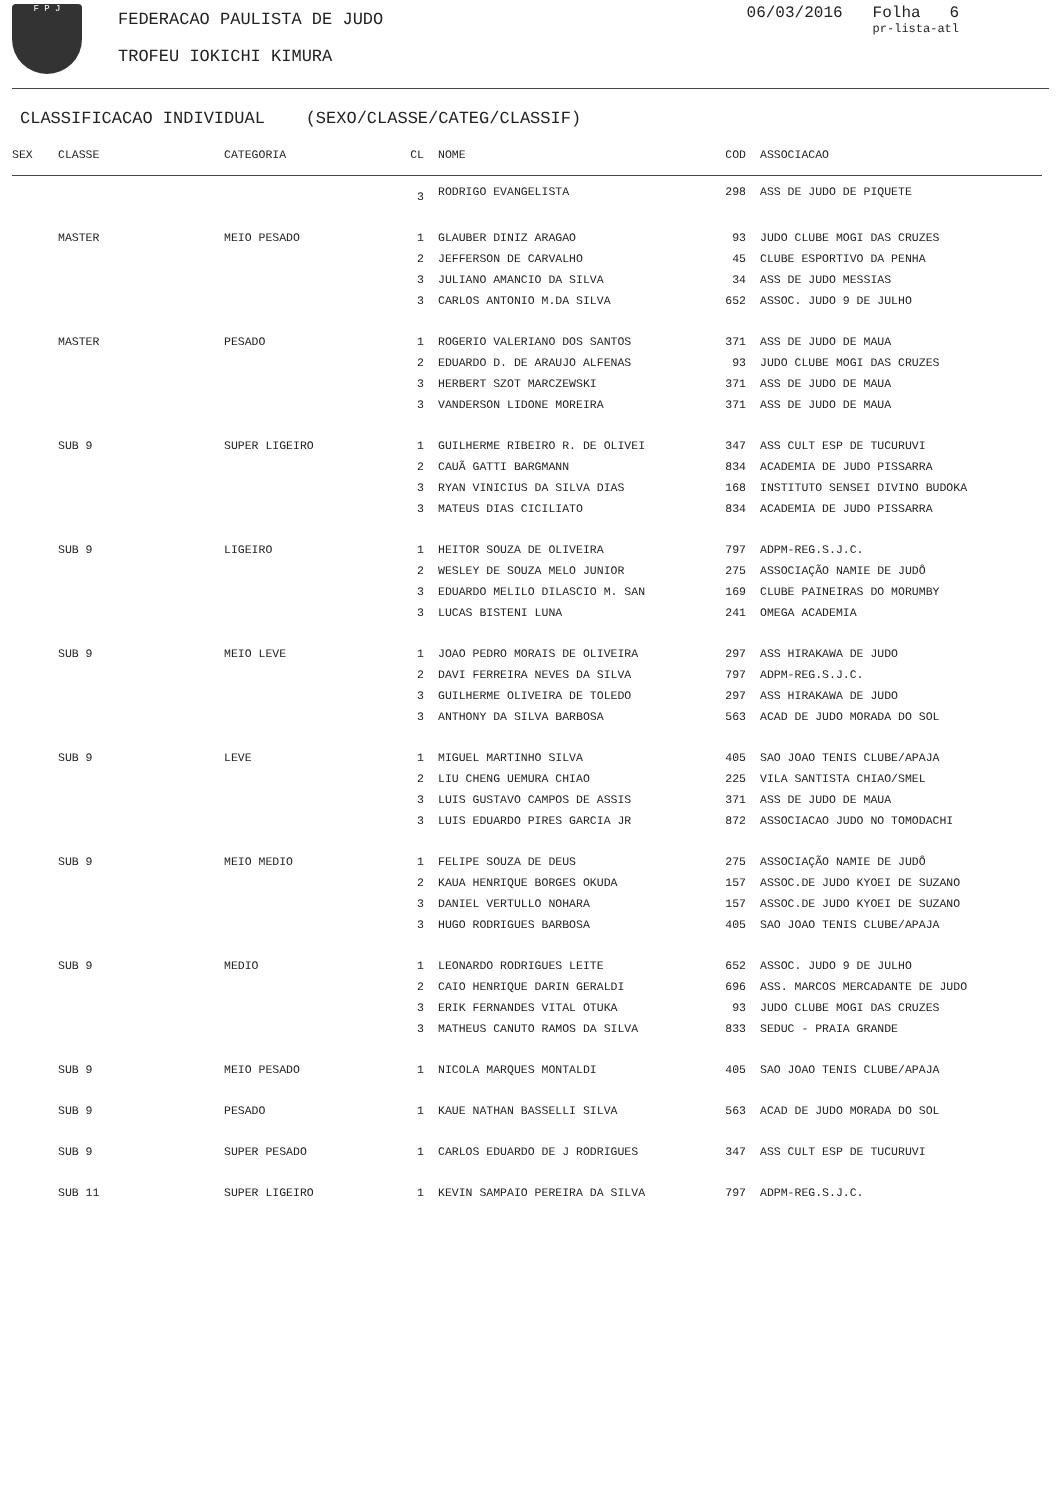F P J
FEDERACAO PAULISTA DE JUDO
TROFEU IOKICHI KIMURA
06/03/2016 Folha 6
pr-lista-atl
CLASSIFICACAO INDIVIDUAL (SEXO/CLASSE/CATEG/CLASSIF)
| SEX | CLASSE | CATEGORIA | CL | NOME | COD | ASSOCIACAO |
| --- | --- | --- | --- | --- | --- | --- |
| | | | 3 | RODRIGO EVANGELISTA | 298 | ASS DE JUDO DE PIQUETE |
| | MASTER | MEIO PESADO | 1 | GLAUBER DINIZ ARAGAO | 93 | JUDO CLUBE MOGI DAS CRUZES |
| | | | 2 | JEFFERSON DE CARVALHO | 45 | CLUBE ESPORTIVO DA PENHA |
| | | | 3 | JULIANO AMANCIO DA SILVA | 34 | ASS DE JUDO MESSIAS |
| | | | 3 | CARLOS ANTONIO M.DA SILVA | 652 | ASSOC. JUDO 9 DE JULHO |
| | MASTER | PESADO | 1 | ROGERIO VALERIANO DOS SANTOS | 371 | ASS DE JUDO DE MAUA |
| | | | 2 | EDUARDO D. DE ARAUJO ALFENAS | 93 | JUDO CLUBE MOGI DAS CRUZES |
| | | | 3 | HERBERT SZOT MARCZEWSKI | 371 | ASS DE JUDO DE MAUA |
| | | | 3 | VANDERSON LIDONE MOREIRA | 371 | ASS DE JUDO DE MAUA |
| | SUB 9 | SUPER LIGEIRO | 1 | GUILHERME RIBEIRO R. DE OLIVEI | 347 | ASS CULT ESP DE TUCURUVI |
| | | | 2 | CAUÃ GATTI BARGMANN | 834 | ACADEMIA DE JUDO PISSARRA |
| | | | 3 | RYAN VINICIUS DA SILVA DIAS | 168 | INSTITUTO SENSEI DIVINO BUDOKA |
| | | | 3 | MATEUS DIAS CICILIATO | 834 | ACADEMIA DE JUDO PISSARRA |
| | SUB 9 | LIGEIRO | 1 | HEITOR SOUZA DE OLIVEIRA | 797 | ADPM-REG.S.J.C. |
| | | | 2 | WESLEY DE SOUZA MELO JUNIOR | 275 | ASSOCIAÇÃO NAMIE DE JUDÔ |
| | | | 3 | EDUARDO MELILO DILASCIO M. SAN | 169 | CLUBE PAINEIRAS DO MORUMBY |
| | | | 3 | LUCAS BISTENI LUNA | 241 | OMEGA ACADEMIA |
| | SUB 9 | MEIO LEVE | 1 | JOAO PEDRO MORAIS DE OLIVEIRA | 297 | ASS HIRAKAWA DE JUDO |
| | | | 2 | DAVI FERREIRA NEVES DA SILVA | 797 | ADPM-REG.S.J.C. |
| | | | 3 | GUILHERME OLIVEIRA DE TOLEDO | 297 | ASS HIRAKAWA DE JUDO |
| | | | 3 | ANTHONY DA SILVA BARBOSA | 563 | ACAD DE JUDO MORADA DO SOL |
| | SUB 9 | LEVE | 1 | MIGUEL MARTINHO SILVA | 405 | SAO JOAO TENIS CLUBE/APAJA |
| | | | 2 | LIU CHENG UEMURA CHIAO | 225 | VILA SANTISTA CHIAO/SMEL |
| | | | 3 | LUIS GUSTAVO CAMPOS DE ASSIS | 371 | ASS DE JUDO DE MAUA |
| | | | 3 | LUIS EDUARDO PIRES GARCIA JR | 872 | ASSOCIACAO JUDO NO TOMODACHI |
| | SUB 9 | MEIO MEDIO | 1 | FELIPE SOUZA DE DEUS | 275 | ASSOCIAÇÃO NAMIE DE JUDÔ |
| | | | 2 | KAUA HENRIQUE BORGES OKUDA | 157 | ASSOC.DE JUDO KYOEI DE SUZANO |
| | | | 3 | DANIEL VERTULLO NOHARA | 157 | ASSOC.DE JUDO KYOEI DE SUZANO |
| | | | 3 | HUGO RODRIGUES BARBOSA | 405 | SAO JOAO TENIS CLUBE/APAJA |
| | SUB 9 | MEDIO | 1 | LEONARDO RODRIGUES LEITE | 652 | ASSOC. JUDO 9 DE JULHO |
| | | | 2 | CAIO HENRIQUE DARIN GERALDI | 696 | ASS. MARCOS MERCADANTE DE JUDO |
| | | | 3 | ERIK FERNANDES VITAL OTUKA | 93 | JUDO CLUBE MOGI DAS CRUZES |
| | | | 3 | MATHEUS CANUTO RAMOS DA SILVA | 833 | SEDUC - PRAIA GRANDE |
| | SUB 9 | MEIO PESADO | 1 | NICOLA MARQUES MONTALDI | 405 | SAO JOAO TENIS CLUBE/APAJA |
| | SUB 9 | PESADO | 1 | KAUE NATHAN BASSELLI SILVA | 563 | ACAD DE JUDO MORADA DO SOL |
| | SUB 9 | SUPER PESADO | 1 | CARLOS EDUARDO DE J RODRIGUES | 347 | ASS CULT ESP DE TUCURUVI |
| | SUB 11 | SUPER LIGEIRO | 1 | KEVIN SAMPAIO PEREIRA DA SILVA | 797 | ADPM-REG.S.J.C. |